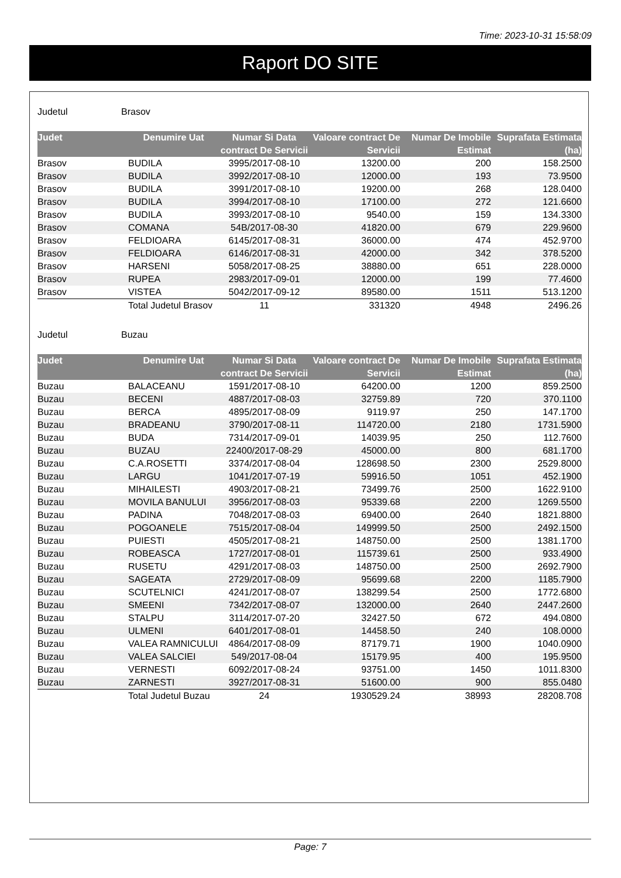Time: 2023-10-31 15:58:09
Raport DO SITE
Judetul Brasov
| Judet | Denumire Uat | Numar Si Data contract De Servicii | Valoare contract De Servicii | Numar De Imobile Estimat | Suprafata Estimata (ha) |
| --- | --- | --- | --- | --- | --- |
| Brasov | BUDILA | 3995/2017-08-10 | 13200.00 | 200 | 158.2500 |
| Brasov | BUDILA | 3992/2017-08-10 | 12000.00 | 193 | 73.9500 |
| Brasov | BUDILA | 3991/2017-08-10 | 19200.00 | 268 | 128.0400 |
| Brasov | BUDILA | 3994/2017-08-10 | 17100.00 | 272 | 121.6600 |
| Brasov | BUDILA | 3993/2017-08-10 | 9540.00 | 159 | 134.3300 |
| Brasov | COMANA | 54B/2017-08-30 | 41820.00 | 679 | 229.9600 |
| Brasov | FELDIOARA | 6145/2017-08-31 | 36000.00 | 474 | 452.9700 |
| Brasov | FELDIOARA | 6146/2017-08-31 | 42000.00 | 342 | 378.5200 |
| Brasov | HARSENI | 5058/2017-08-25 | 38880.00 | 651 | 228.0000 |
| Brasov | RUPEA | 2983/2017-09-01 | 12000.00 | 199 | 77.4600 |
| Brasov | VISTEA | 5042/2017-09-12 | 89580.00 | 1511 | 513.1200 |
| | Total Judetul Brasov | 11 | 331320 | 4948 | 2496.26 |
Judetul Buzau
| Judet | Denumire Uat | Numar Si Data contract De Servicii | Valoare contract De Servicii | Numar De Imobile Estimat | Suprafata Estimata (ha) |
| --- | --- | --- | --- | --- | --- |
| Buzau | BALACEANU | 1591/2017-08-10 | 64200.00 | 1200 | 859.2500 |
| Buzau | BECENI | 4887/2017-08-03 | 32759.89 | 720 | 370.1100 |
| Buzau | BERCA | 4895/2017-08-09 | 9119.97 | 250 | 147.1700 |
| Buzau | BRADEANU | 3790/2017-08-11 | 114720.00 | 2180 | 1731.5900 |
| Buzau | BUDA | 7314/2017-09-01 | 14039.95 | 250 | 112.7600 |
| Buzau | BUZAU | 22400/2017-08-29 | 45000.00 | 800 | 681.1700 |
| Buzau | C.A.ROSETTI | 3374/2017-08-04 | 128698.50 | 2300 | 2529.8000 |
| Buzau | LARGU | 1041/2017-07-19 | 59916.50 | 1051 | 452.1900 |
| Buzau | MIHAILESTI | 4903/2017-08-21 | 73499.76 | 2500 | 1622.9100 |
| Buzau | MOVILA BANULUI | 3956/2017-08-03 | 95339.68 | 2200 | 1269.5500 |
| Buzau | PADINA | 7048/2017-08-03 | 69400.00 | 2640 | 1821.8800 |
| Buzau | POGOANELE | 7515/2017-08-04 | 149999.50 | 2500 | 2492.1500 |
| Buzau | PUIESTI | 4505/2017-08-21 | 148750.00 | 2500 | 1381.1700 |
| Buzau | ROBEASCA | 1727/2017-08-01 | 115739.61 | 2500 | 933.4900 |
| Buzau | RUSETU | 4291/2017-08-03 | 148750.00 | 2500 | 2692.7900 |
| Buzau | SAGEATA | 2729/2017-08-09 | 95699.68 | 2200 | 1185.7900 |
| Buzau | SCUTELNICI | 4241/2017-08-07 | 138299.54 | 2500 | 1772.6800 |
| Buzau | SMEENI | 7342/2017-08-07 | 132000.00 | 2640 | 2447.2600 |
| Buzau | STALPU | 3114/2017-07-20 | 32427.50 | 672 | 494.0800 |
| Buzau | ULMENI | 6401/2017-08-01 | 14458.50 | 240 | 108.0000 |
| Buzau | VALEA RAMNICULUI | 4864/2017-08-09 | 87179.71 | 1900 | 1040.0900 |
| Buzau | VALEA SALCIEI | 549/2017-08-04 | 15179.95 | 400 | 195.9500 |
| Buzau | VERNESTI | 6092/2017-08-24 | 93751.00 | 1450 | 1011.8300 |
| Buzau | ZARNESTI | 3927/2017-08-31 | 51600.00 | 900 | 855.0480 |
| | Total Judetul Buzau | 24 | 1930529.24 | 38993 | 28208.708 |
Page: 7